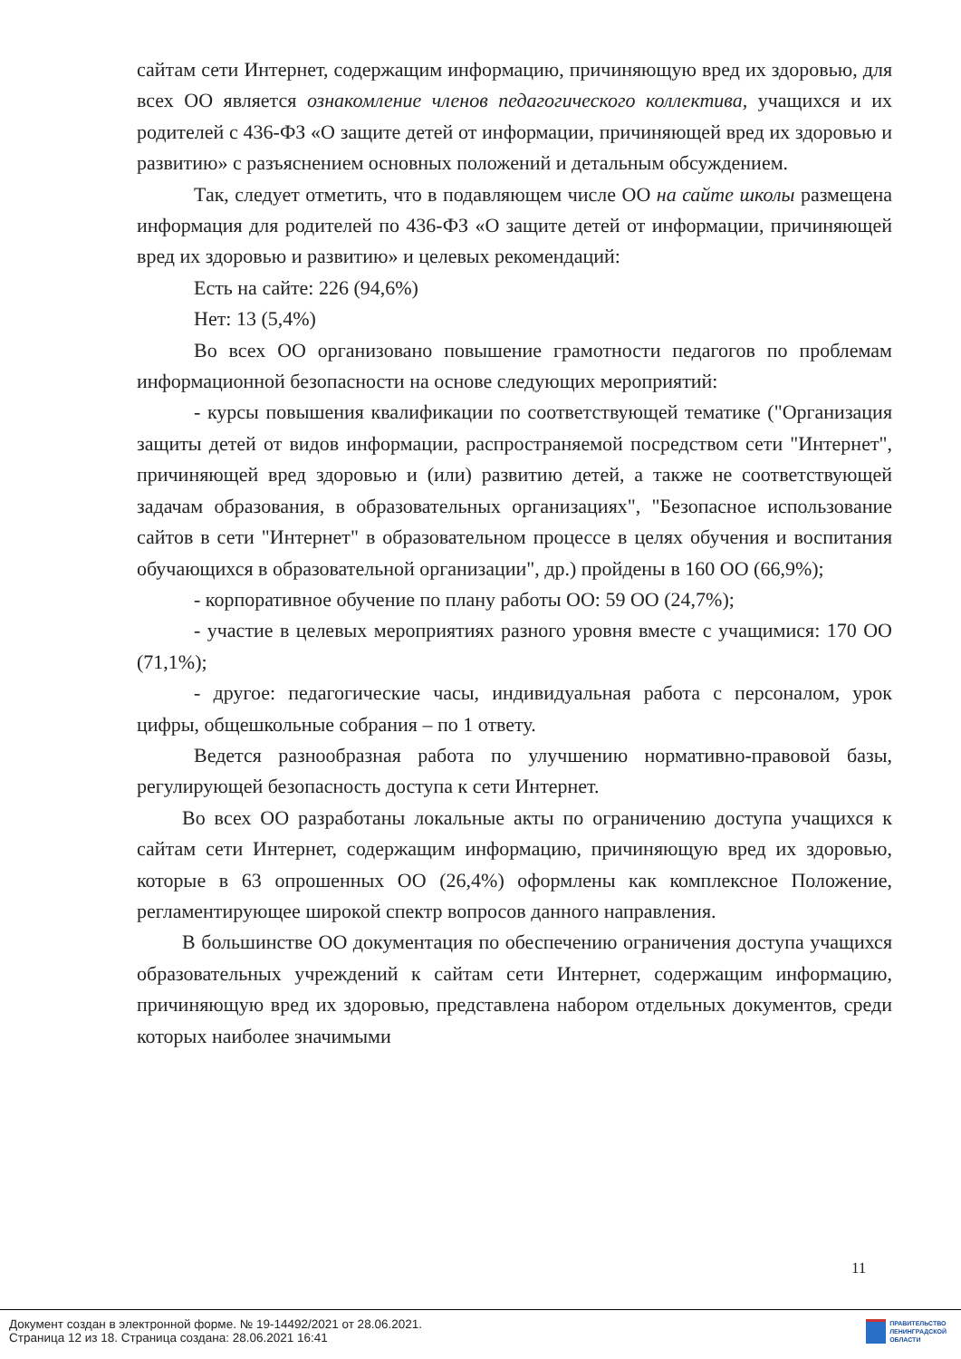сайтам сети Интернет, содержащим информацию, причиняющую вред их здоровью, для всех ОО является ознакомление членов педагогического коллектива, учащихся и их родителей с 436-ФЗ «О защите детей от информации, причиняющей вред их здоровью и развитию» с разъяснением основных положений и детальным обсуждением.
Так, следует отметить, что в подавляющем числе ОО на сайте школы размещена информация для родителей по 436-ФЗ «О защите детей от информации, причиняющей вред их здоровью и развитию» и целевых рекомендаций:
Есть на сайте: 226 (94,6%)
Нет: 13 (5,4%)
Во всех ОО организовано повышение грамотности педагогов по проблемам информационной безопасности на основе следующих мероприятий:
- курсы повышения квалификации по соответствующей тематике ("Организация защиты детей от видов информации, распространяемой посредством сети "Интернет", причиняющей вред здоровью и (или) развитию детей, а также не соответствующей задачам образования, в образовательных организациях", "Безопасное использование сайтов в сети "Интернет" в образовательном процессе в целях обучения и воспитания обучающихся в образовательной организации", др.) пройдены в 160 ОО (66,9%);
- корпоративное обучение по плану работы ОО: 59 ОО (24,7%);
- участие в целевых мероприятиях разного уровня вместе с учащимися: 170 ОО (71,1%);
- другое: педагогические часы, индивидуальная работа с персоналом, урок цифры, общешкольные собрания – по 1 ответу.
Ведется разнообразная работа по улучшению нормативно-правовой базы, регулирующей безопасность доступа к сети Интернет.
Во всех ОО разработаны локальные акты по ограничению доступа учащихся к сайтам сети Интернет, содержащим информацию, причиняющую вред их здоровью, которые в 63 опрошенных ОО (26,4%) оформлены как комплексное Положение, регламентирующее широкой спектр вопросов данного направления.
В большинстве ОО документация по обеспечению ограничения доступа учащихся образовательных учреждений к сайтам сети Интернет, содержащим информацию, причиняющую вред их здоровью, представлена набором отдельных документов, среди которых наиболее значимыми
11
Документ создан в электронной форме. № 19-14492/2021 от 28.06.2021.
Страница 12 из 18. Страница создана: 28.06.2021 16:41
ПРАВИТЕЛЬСТВО
ЛЕНИНГРАДСКОЙ
ОБЛАСТИ